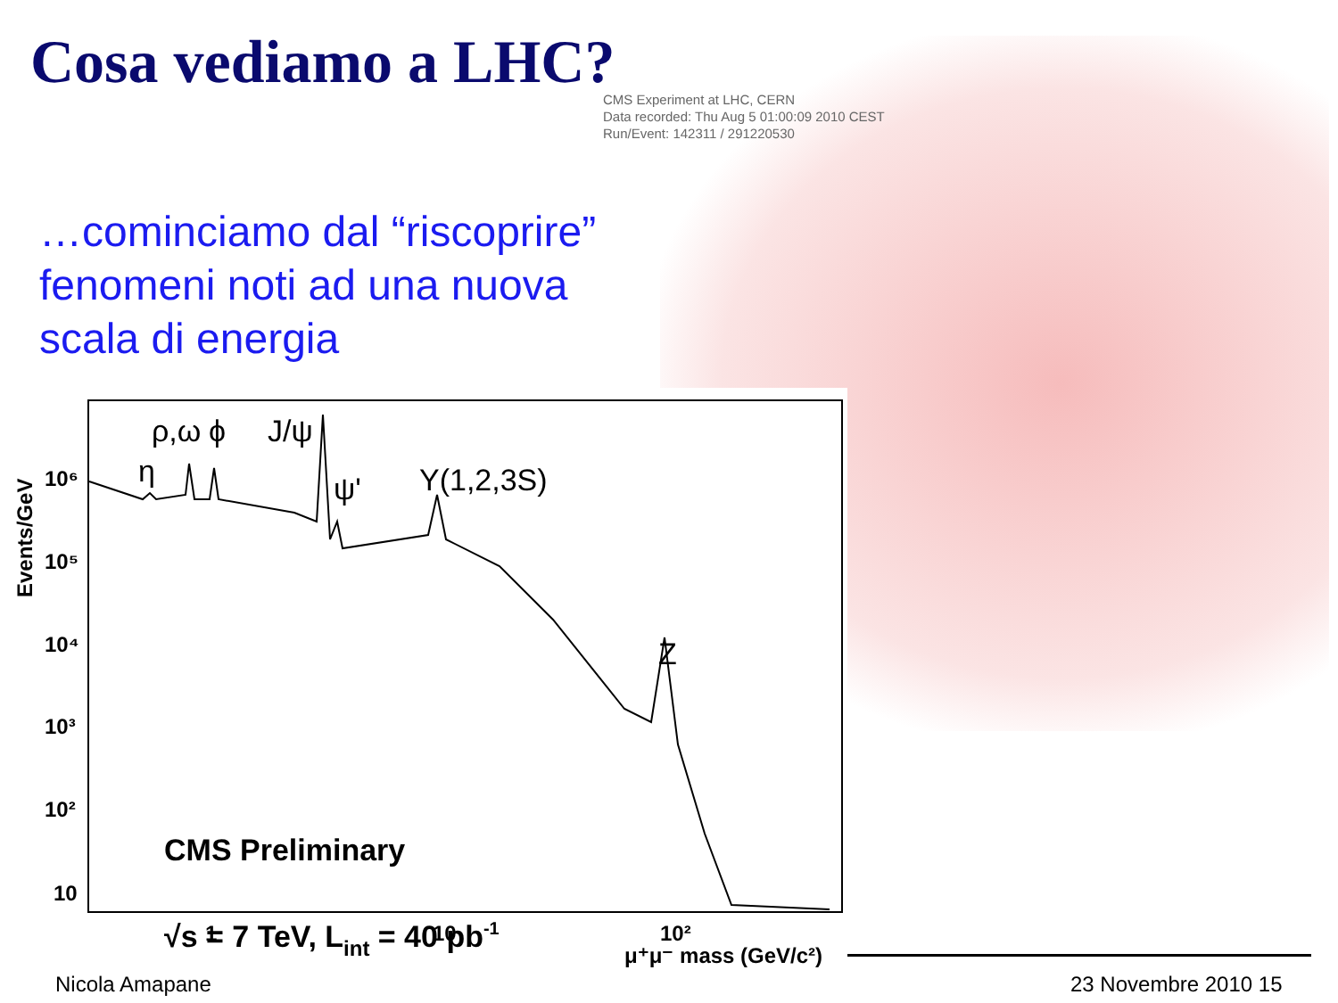Cosa vediamo a LHC?
CMS Experiment at LHC, CERN
Data recorded: Thu Aug 5 01:00:09 2010 CEST
Run/Event: 142311 / 291220530
…cominciamo dal “riscoprire”
fenomeni noti ad una nuova
scala di energia
10⁶
10⁵
10⁴
10³
10²
10
1
10
10²
μ⁺μ⁻ mass (GeV/c²)
CMS Preliminary
√s = 7 TeV, Lint = 40 pb-1
Events/GeV
η
ρ,ω
ϕ
J/ψ
ψ'
Υ(1,2,3S)
Z
Nicola Amapane 23 Novembre 2010 15